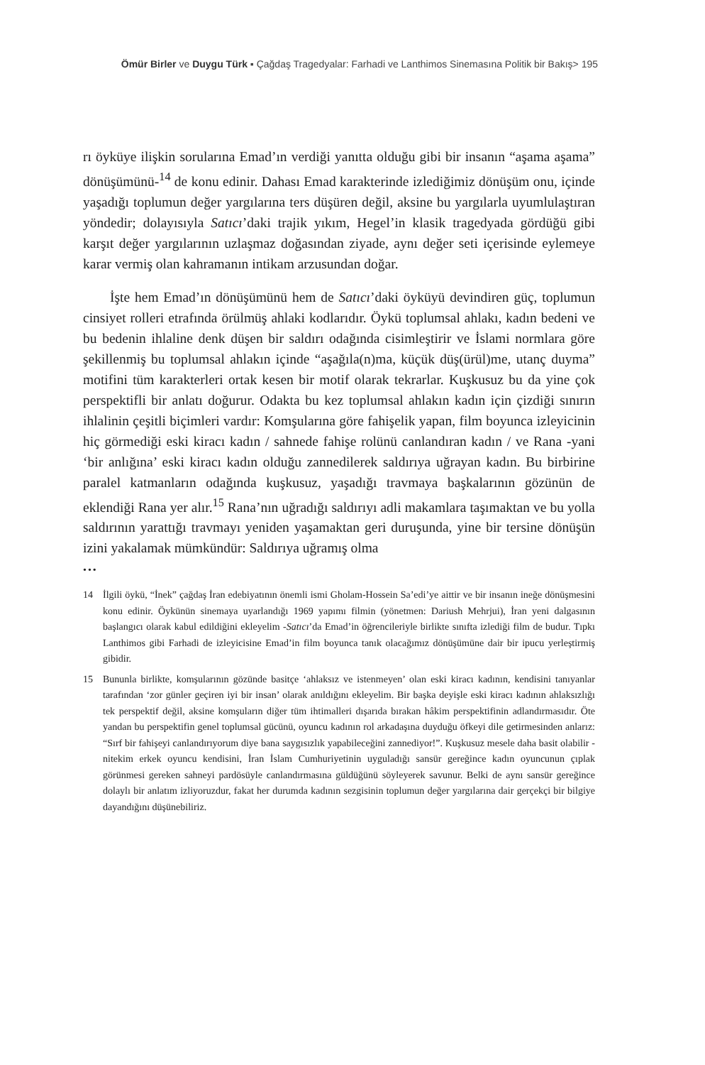Ömür Birler ve Duygu Türk ▪ Çağdaş Tragedyalar: Farhadi ve Lanthimos Sinemasına Politik bir Bakış> 195
rı öyküye ilişkin sorularına Emad’ın verdiği yanıtta olduğu gibi bir insanın “aşama aşama” dönüşümünü-<sup>14</sup> de konu edinir. Dahası Emad karakterinde izlediğimiz dönüşüm onu, içinde yaşadığı toplumun değer yargılarına ters düşüren değil, aksine bu yargılarla uyumlulaştıran yöndedir; dolayısıyla Satıcı’daki trajik yıkım, Hegel’in klasik tragedyada gördüğü gibi karşıt değer yargılarının uzlaşmaz doğasından ziyade, aynı değer seti içerisinde eylemeye karar vermiş olan kahramanın intikam arzusundan doğar.
İşte hem Emad’ın dönüşümünü hem de Satıcı’daki öyküyü devindiren güç, toplumun cinsiyet rolleri etrafında örülmüş ahlaki kodlarıdır. Öykü toplumsal ahlakı, kadın bedeni ve bu bedenin ihlaline denk düşen bir saldırı odağında cisimleştirir ve İslami normlara göre şekillenmiş bu toplumsal ahlakın içinde “aşağıla(n)ma, küçük düş(ürül)me, utanç duyma” motifini tüm karakterleri ortak kesen bir motif olarak tekrarlar. Kuşkusuz bu da yine çok perspektifli bir anlatı doğurur. Odakta bu kez toplumsal ahlakın kadın için çizdiği sınırın ihlalinin çeşitli biçimleri vardır: Komşularına göre fahişelik yapan, film boyunca izleyicinin hiç görmediği eski kiracı kadın / sahnede fahişe rolünü canlandıran kadın / ve Rana -yani ‘bir anlığına’ eski kiracı kadın olduğu zannedilerek saldırıya uğrayan kadın. Bu birbirine paralel katmanların odağında kuşkusuz, yaşadığı travmaya başkalarının gözünün de eklendiği Rana yer alır.<sup>15</sup> Rana’nın uğradığı saldırıyı adli makamlara taşımaktan ve bu yolla saldırının yarattığı travmayı yeniden yaşamaktan geri duruşunda, yine bir tersine dönüşün izini yakalamak mümkündür: Saldırıya uğramış olma
•••
14 İlgili öykü, “İnek” çağdaş İran edebiyatının önemli ismi Gholam-Hossein Sa’edi’ye aittir ve bir insanın ineğe dönüşmesini konu edinir. Öykünün sinemaya uyarlandığı 1969 yapımı filmin (yönetmen: Dariush Mehrjui), İran yeni dalgasının başlangıcı olarak kabul edildiğini ekleyelim -Satıcı’da Emad’in öğrencileriyle birlikte sınıfta izlediği film de budur. Tıpkı Lanthimos gibi Farhadi de izleyicisine Emad’in film boyunca tanık olacağımız dönüşümüne dair bir ipucu yerleştirmiş gibidir.
15 Bununla birlikte, komşularının gözünde basitçe ‘ahlaksız ve istenmeyen’ olan eski kiracı kadının, kendisini tanıyanlar tarafından ‘zor günler geçiren iyi bir insan’ olarak anıldığını ekleyelim. Bir başka deyişle eski kiracı kadının ahlaksızlığı tek perspektif değil, aksine komşuların diğer tüm ihtimalleri dışarıda bırakan hâkim perspektifinin adlandırmasıdır. Öte yandan bu perspektifin genel toplumsal gücünü, oyuncu kadının rol arkadaşına duyduğu öfkeyi dile getirmesinden anlarız: “Sırf bir fahişeyi canlandırıyorum diye bana saygısızlık yapabileceğini zannediyor!”. Kuşkusuz mesele daha basit olabilir -nitekim erkek oyuncu kendisini, İran İslam Cumhuriyetinin uyguladığı sansür gereğince kadın oyuncunun çıplak görünmesi gereken sahneyi pardösüyle canlandırmasına güldüğünü söyleyerek savunur. Belki de aynı sansür gereğince dolaylı bir anlatım izliyoruzdur, fakat her durumda kadının sezgisinin toplumun değer yargılarına dair gerçekçi bir bilgiye dayandığını düşünebiliriz.